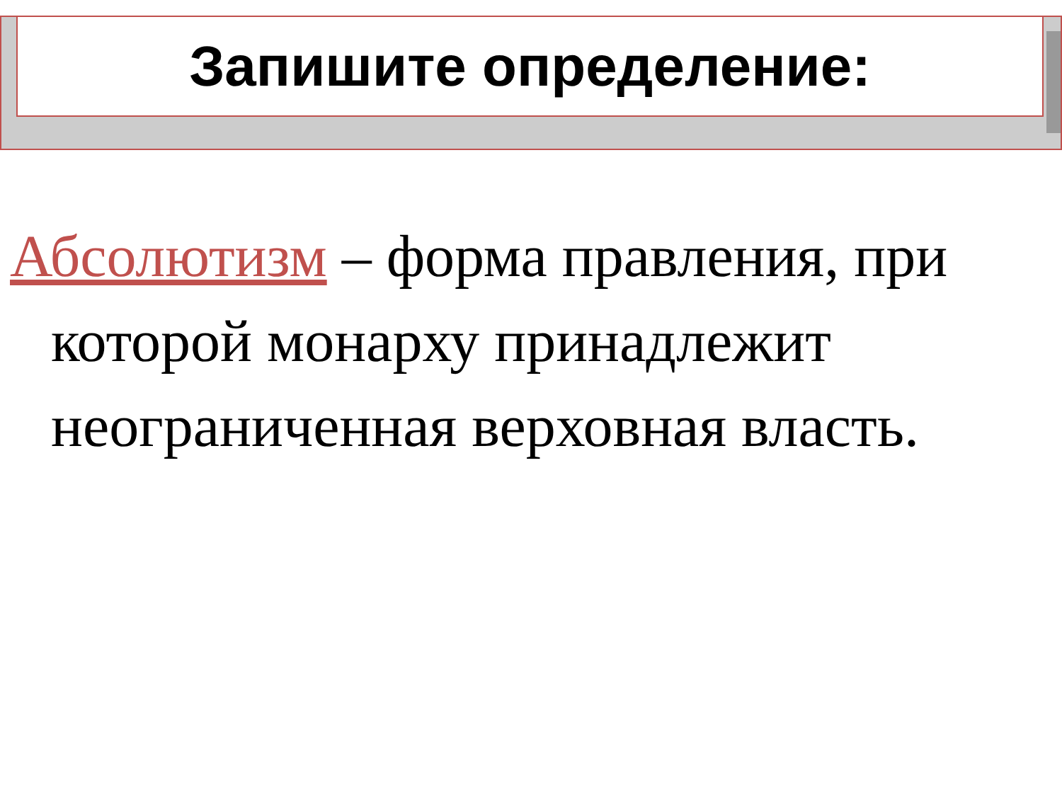Запишите определение:
Абсолютизм – форма правления, при которой монарху принадлежит неограниченная верховная власть.